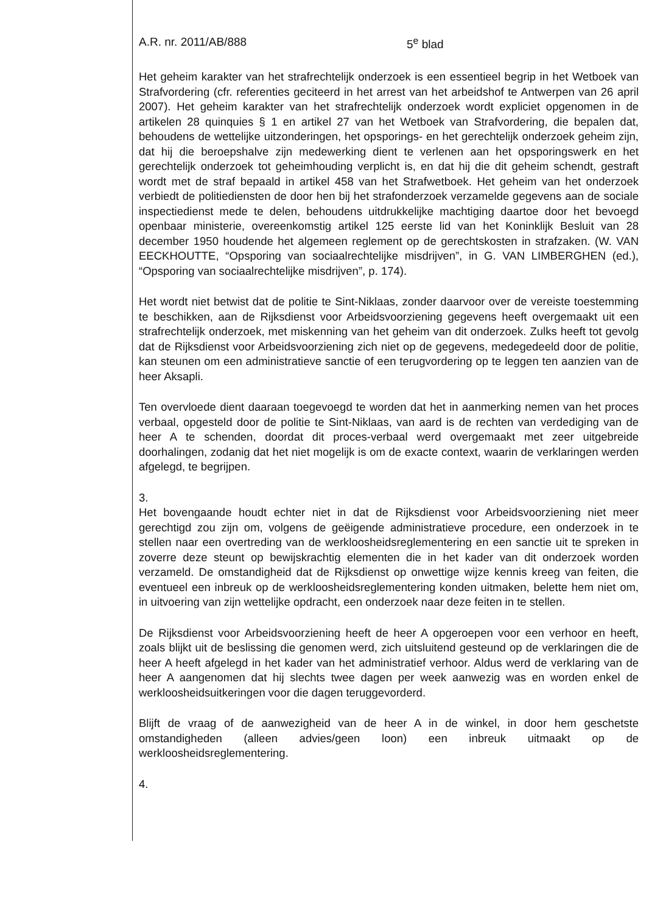A.R. nr. 2011/AB/888 5<sup>e</sup> blad
Het geheim karakter van het strafrechtelijk onderzoek is een essentieel begrip in het Wetboek van Strafvordering (cfr. referenties geciteerd in het arrest van het arbeidshof te Antwerpen van 26 april 2007). Het geheim karakter van het strafrechtelijk onderzoek wordt expliciet opgenomen in de artikelen 28 quinquies § 1 en artikel 27 van het Wetboek van Strafvordering, die bepalen dat, behoudens de wettelijke uitzonderingen, het opsporings- en het gerechtelijk onderzoek geheim zijn, dat hij die beroepshalve zijn medewerking dient te verlenen aan het opsporingswerk en het gerechtelijk onderzoek tot geheimhouding verplicht is, en dat hij die dit geheim schendt, gestraft wordt met de straf bepaald in artikel 458 van het Strafwetboek. Het geheim van het onderzoek verbiedt de politiediensten de door hen bij het strafonderzoek verzamelde gegevens aan de sociale inspectiedienst mede te delen, behoudens uitdrukkelijke machtiging daartoe door het bevoegd openbaar ministerie, overeenkomstig artikel 125 eerste lid van het Koninklijk Besluit van 28 december 1950 houdende het algemeen reglement op de gerechtskosten in strafzaken. (W. VAN EECKHOUTTE, “Opsporing van sociaalrechtelijke misdrijven”, in G. VAN LIMBERGHEN (ed.), “Opsporing van sociaalrechtelijke misdrijven”, p. 174).
Het wordt niet betwist dat de politie te Sint-Niklaas, zonder daarvoor over de vereiste toestemming te beschikken, aan de Rijksdienst voor Arbeidsvoorziening gegevens heeft overgemaakt uit een strafrechtelijk onderzoek, met miskenning van het geheim van dit onderzoek. Zulks heeft tot gevolg dat de Rijksdienst voor Arbeidsvoorziening zich niet op de gegevens, medegedeeld door de politie, kan steunen om een administratieve sanctie of een terugvordering op te leggen ten aanzien van de heer Aksapli.
Ten overvloede dient daaraan toegevoegd te worden dat het in aanmerking nemen van het proces verbaal, opgesteld door de politie te Sint-Niklaas, van aard is de rechten van verdediging van de heer A te schenden, doordat dit proces-verbaal werd overgemaakt met zeer uitgebreide doorhalingen, zodanig dat het niet mogelijk is om de exacte context, waarin de verklaringen werden afgelegd, te begrijpen.
3.
Het bovengaande houdt echter niet in dat de Rijksdienst voor Arbeidsvoorziening niet meer gerechtigd zou zijn om, volgens de geëigende administratieve procedure, een onderzoek in te stellen naar een overtreding van de werkloosheidsreglementering en een sanctie uit te spreken in zoverre deze steunt op bewijskrachtig elementen die in het kader van dit onderzoek worden verzameld. De omstandigheid dat de Rijksdienst op onwettige wijze kennis kreeg van feiten, die eventueel een inbreuk op de werkloosheidsreglementering konden uitmaken, belette hem niet om, in uitvoering van zijn wettelijke opdracht, een onderzoek naar deze feiten in te stellen.
De Rijksdienst voor Arbeidsvoorziening heeft de heer A opgeroepen voor een verhoor en heeft, zoals blijkt uit de beslissing die genomen werd, zich uitsluitend gesteund op de verklaringen die de heer A heeft afgelegd in het kader van het administratief verhoor. Aldus werd de verklaring van de heer A aangenomen dat hij slechts twee dagen per week aanwezig was en worden enkel de werkloosheidsuitkeringen voor die dagen teruggevorderd.
Blijft de vraag of de aanwezigheid van de heer A in de winkel, in door hem geschetste omstandigheden (alleen advies/geen loon) een inbreuk uitmaakt op de werkloosheidsreglementering.
4.